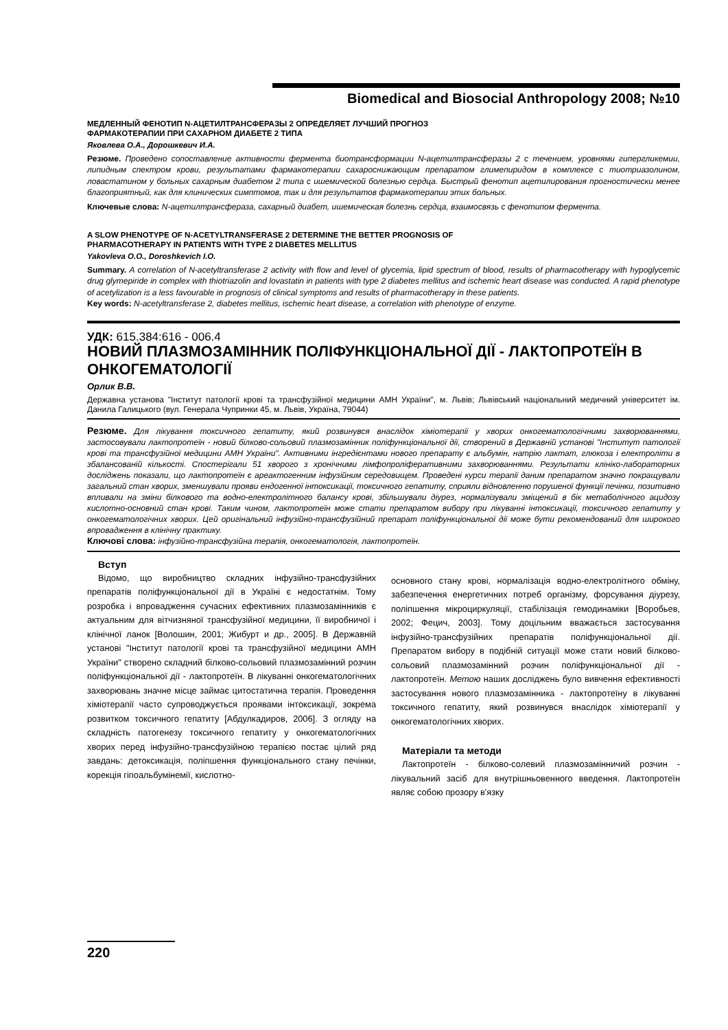Biomedical and Biosocial Anthropology 2008; №10
МЕДЛЕННЫЙ ФЕНОТИП N-АЦЕТИЛТРАНСФЕРАЗЫ 2 ОПРЕДЕЛЯЕТ ЛУЧШИЙ ПРОГНОЗ
ФАРМАКОТЕРАПИИ ПРИ САХАРНОМ ДИАБЕТЕ 2 ТИПА
Яковлева О.А., Дорошкевич И.А.
Резюме. Проведено сопоставление активности фермента биотрансформации N-ацетилтрансферазы 2 с течением, уровнями гипергликемии, липидным спектром крови, результатами фармакотерапии сахароснижающим препаратом глимепиридом в комплексе с тиотриазолином, ловастатином у больных сахарным диабетом 2 типа с ишемической болезнью сердца. Быстрый фенотип ацетилирования прогностически менее благоприятный, как для клинических симптомов, так и для результатов фармакотерапии этих больных.
Ключевые слова: N-ацетилтрансфераза, сахарный диабет, ишемическая болезнь сердца, взаимосвязь с фенотипом фермента.
A SLOW PHENOTYPE OF N-ACETYLTRANSFERASE 2 DETERMINE THE BETTER PROGNOSIS OF
PHARMACOTHERAPY IN PATIENTS WITH TYPE 2 DIABETES MELLITUS
Yakovleva O.O., Doroshkevich I.O.
Summary. A correlation of N-acetyltransferase 2 activity with flow and level of glycemia, lipid spectrum of blood, results of pharmacotherapy with hypoglycemic drug glymepiride in complex with thiotriazolin and lovastatin in patients with type 2 diabetes mellitus and ischemic heart disease was conducted. A rapid phenotype of acetylization is a less favourable in prognosis of clinical symptoms and results of pharmacotherapy in these patients.
Key words: N-acetyltransferase 2, diabetes mellitus, ischemic heart disease, a correlation with phenotype of enzyme.
УДК: 615.384:616 - 006.4
НОВИЙ ПЛАЗМОЗАМІННИК ПОЛІФУНКЦІОНАЛЬНОЇ ДІЇ - ЛАКТОПРОТЕЇН В ОНКОГЕМАТОЛОГІЇ
Орлик В.В.
Державна установа "Інститут патології крові та трансфузійної медицини АМН України", м. Львів; Львівський національний медичний університет ім. Данила Галицького (вул. Генерала Чупринки 45, м. Львів, Україна, 79044)
Резюме. Для лікування токсичного гепатиту, який розвинувся внаслідок хіміотерапії у хворих онкогематологічними захворюваннями, застосовували лактопротеїн - новий білково-сольовий плазмозамінник поліфункціональної дії, створений в Державній установі "Інститут патології крові та трансфузійної медицини АМН України". Активними інгредієнтами нового препарату є альбумін, натрію лактат, глюкоза і електроліти в збалансованій кількості. Спостерігали 51 хворого з хронічними лімфопроліферативними захворюваннями. Результати клініко-лабораторних досліджень показали, що лактопротеїн є ареактогенним інфузійним середовищем. Проведені курси терапії даним препаратом значно покращували загальний стан хворих, зменшували прояви ендогенної інтоксикації, токсичного гепатиту, сприяли відновленню порушеної функції печінки, позитивно впливали на зміни білкового та водно-електролітного балансу крові, збільшували діурез, нормалізували зміщений в бік метаболічного ацидозу кислотно-основний стан крові. Таким чином, лактопротеїн може стати препаратом вибору при лікуванні інтоксикації, токсичного гепатиту у онкогематологічних хворих. Цей оригінальний інфузійно-трансфузійний препарат поліфункціональної дії може бути рекомендований для широкого впровадження в клінічну практику.
Ключові слова: інфузійно-трансфузійна терапія, онкогематологія, лактопротеїн.
Вступ
Відомо, що виробництво складних інфузійно-трансфузійних препаратів поліфункціональної дії в Україні є недостатнім. Тому розробка і впровадження сучасних ефективних плазмозамінників є актуальним для вітчизняної трансфузійної медицини, її виробничої і клінічної ланок [Волошин, 2001; Жибурт и др., 2005]. В Державній установі "Інститут патології крові та трансфузійної медицини АМН України" створено складний білково-сольовий плазмозамінний розчин поліфункціональної дії - лактопротеїн. В лікуванні онкогематологічних захворювань значне місце займає цитостатична терапія. Проведення хіміотерапії часто супроводжується проявами інтоксикації, зокрема розвитком токсичного гепатиту [Абдулкадиров, 2006]. З огляду на складність патогенезу токсичного гепатиту у онкогематологічних хворих перед інфузійно-трансфузійною терапією постає цілий ряд завдань: детоксикація, поліпшення функціонального стану печінки, корекція гіпоальбумінемії, кислотно-
основного стану крові, нормалізація водно-електролітного обміну, забезпечення енергетичних потреб організму, форсування діурезу, поліпшення мікроциркуляції, стабілізація гемодинаміки [Воробьев, 2002; Фецич, 2003]. Тому доцільним вважається застосування інфузійно-трансфузійних препаратів поліфункціональної дії. Препаратом вибору в подібній ситуації може стати новий білково-сольовий плазмозамінний розчин поліфункціональної дії - лактопротеїн. Метою наших досліджень було вивчення ефективності застосування нового плазмозамінника - лактопротеїну в лікуванні токсичного гепатиту, який розвинувся внаслідок хіміотерапії у онкогематологічних хворих.
Матеріали та методи
Лактопротеїн - білково-солевий плазмозамінничий розчин - лікувальний засіб для внутрішньовенного введення. Лактопротеїн являє собою прозору в'язку
220